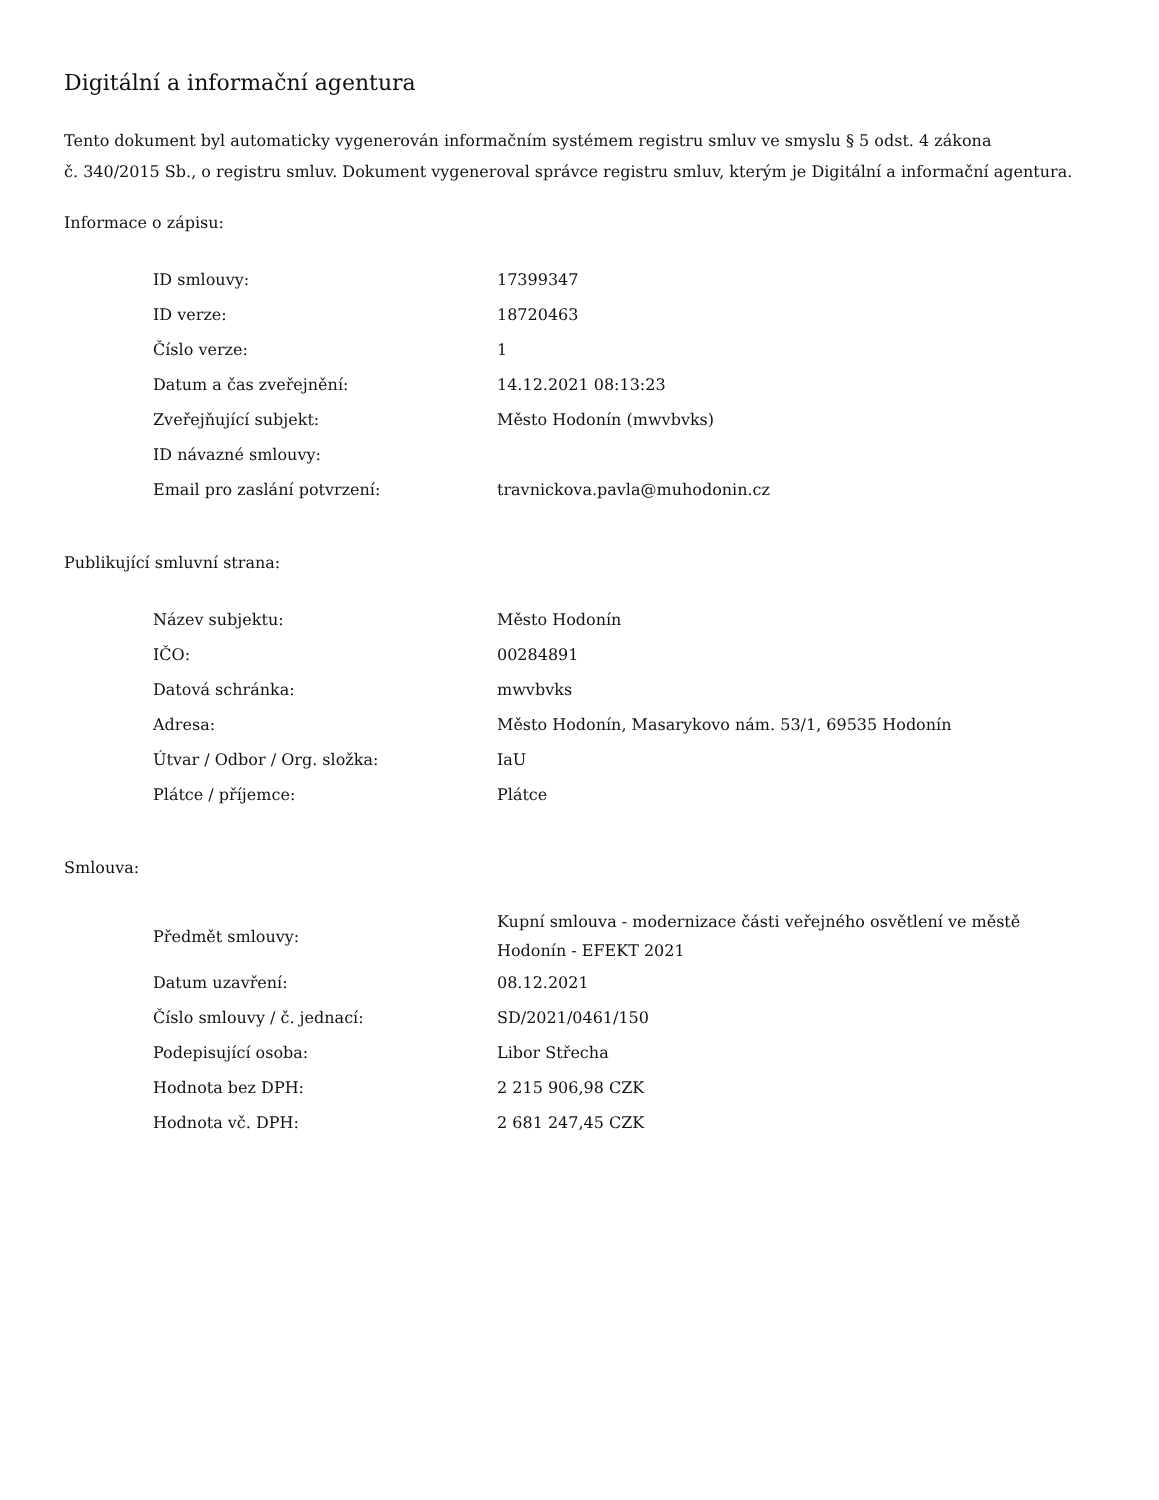Digitální a informační agentura
Tento dokument byl automaticky vygenerován informačním systémem registru smluv ve smyslu § 5 odst. 4 zákona
č. 340/2015 Sb., o registru smluv. Dokument vygeneroval správce registru smluv, kterým je Digitální a informační agentura.
Informace o zápisu:
| ID smlouvy: | 17399347 |
| ID verze: | 18720463 |
| Číslo verze: | 1 |
| Datum a čas zveřejnění: | 14.12.2021 08:13:23 |
| Zveřejňující subjekt: | Město Hodonín (mwvbvks) |
| ID návazné smlouvy: | |
| Email pro zaslání potvrzení: | travnickova.pavla@muhodonin.cz |
Publikující smluvní strana:
| Název subjektu: | Město Hodonín |
| IČO: | 00284891 |
| Datová schránka: | mwvbvks |
| Adresa: | Město Hodonín, Masarykovo nám. 53/1, 69535 Hodonín |
| Útvar / Odbor / Org. složka: | IaU |
| Plátce / příjemce: | Plátce |
Smlouva:
| Předmět smlouvy: | Kupní smlouva - modernizace části veřejného osvětlení ve městě Hodonín - EFEKT 2021 |
| Datum uzavření: | 08.12.2021 |
| Číslo smlouvy / č. jednací: | SD/2021/0461/150 |
| Podepisující osoba: | Libor Střecha |
| Hodnota bez DPH: | 2 215 906,98 CZK |
| Hodnota vč. DPH: | 2 681 247,45 CZK |